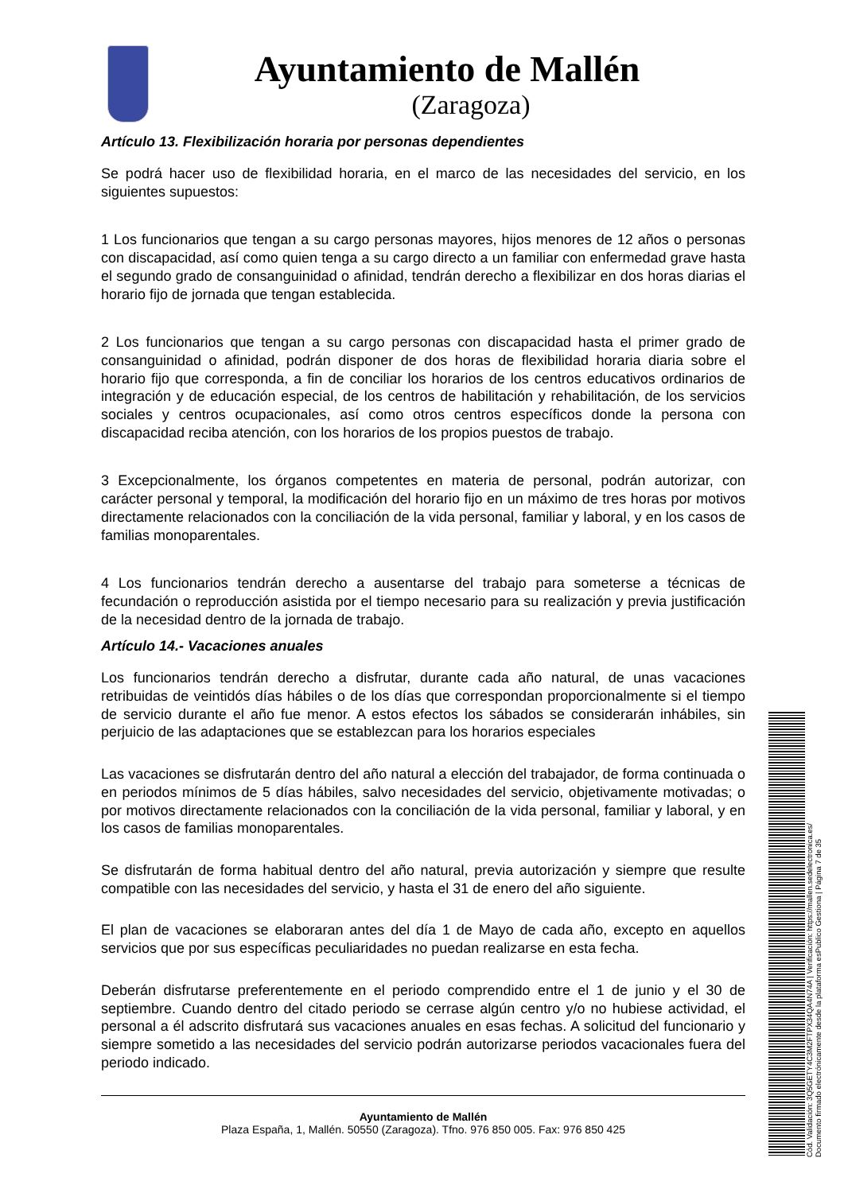Ayuntamiento de Mallén
(Zaragoza)
Artículo 13. Flexibilización horaria por personas dependientes
Se podrá hacer uso de flexibilidad horaria, en el marco de las necesidades del servicio, en los siguientes supuestos:
1 Los funcionarios que tengan a su cargo personas mayores, hijos menores de 12 años o personas con discapacidad, así como quien tenga a su cargo directo a un familiar con enfermedad grave hasta el segundo grado de consanguinidad o afinidad, tendrán derecho a flexibilizar en dos horas diarias el horario fijo de jornada que tengan establecida.
2 Los funcionarios que tengan a su cargo personas con discapacidad hasta el primer grado de consanguinidad o afinidad, podrán disponer de dos horas de flexibilidad horaria diaria sobre el horario fijo que corresponda, a fin de conciliar los horarios de los centros educativos ordinarios de integración y de educación especial, de los centros de habilitación y rehabilitación, de los servicios sociales y centros ocupacionales, así como otros centros específicos donde la persona con discapacidad reciba atención, con los horarios de los propios puestos de trabajo.
3 Excepcionalmente, los órganos competentes en materia de personal, podrán autorizar, con carácter personal y temporal, la modificación del horario fijo en un máximo de tres horas por motivos directamente relacionados con la conciliación de la vida personal, familiar y laboral, y en los casos de familias monoparentales.
4 Los funcionarios tendrán derecho a ausentarse del trabajo para someterse a técnicas de fecundación o reproducción asistida por el tiempo necesario para su realización y previa justificación de la necesidad dentro de la jornada de trabajo.
Artículo 14.- Vacaciones anuales
Los funcionarios tendrán derecho a disfrutar, durante cada año natural, de unas vacaciones retribuidas de veintidós días hábiles o de los días que correspondan proporcionalmente si el tiempo de servicio durante el año fue menor. A estos efectos los sábados se considerarán inhábiles, sin perjuicio de las adaptaciones que se establezcan para los horarios especiales
Las vacaciones se disfrutarán dentro del año natural a elección del trabajador, de forma continuada o en periodos mínimos de 5 días hábiles, salvo necesidades del servicio, objetivamente motivadas; o por motivos directamente relacionados con la conciliación de la vida personal, familiar y laboral, y en los casos de familias monoparentales.
Se disfrutarán de forma habitual dentro del año natural, previa autorización y siempre que resulte compatible con las necesidades del servicio, y hasta el 31 de enero del año siguiente.
El plan de vacaciones se elaboraran antes del día 1 de Mayo de cada año, excepto en aquellos servicios que por sus específicas peculiaridades no puedan realizarse en esta fecha.
Deberán disfrutarse preferentemente en el periodo comprendido entre el 1 de junio y el 30 de septiembre. Cuando dentro del citado periodo se cerrase algún centro y/o no hubiese actividad, el personal a él adscrito disfrutará sus vacaciones anuales en esas fechas. A solicitud del funcionario y siempre sometido a las necesidades del servicio podrán autorizarse periodos vacacionales fuera del periodo indicado.
Ayuntamiento de Mallén
Plaza España, 1, Mallén. 50550 (Zaragoza). Tfno. 976 850 005. Fax: 976 850 425
Cód. Validación: 3Q5GETY4C3M2FTPX34QA4N74A | Verificación: https://mallen.sedelectronica.es/
Documento firmado electrónicamente desde la plataforma esPublico Gestiona | Página 7 de 35